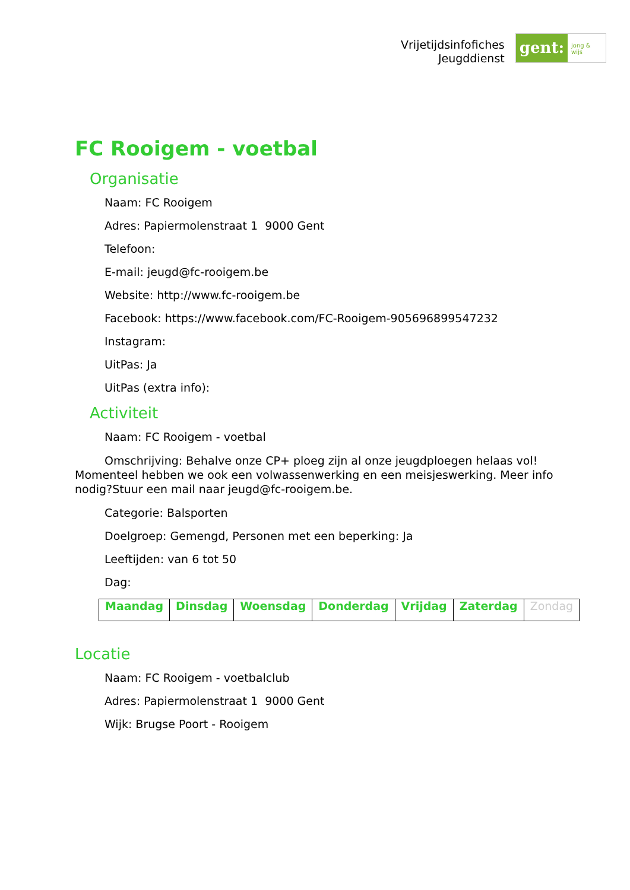Vrijetijdsinfofiches
Jeugddienst
gent:
jong & wijs
FC Rooigem - voetbal
Organisatie
Naam: FC Rooigem
Adres: Papiermolenstraat 1 9000 Gent
Telefoon:
E-mail: jeugd@fc-rooigem.be
Website: http://www.fc-rooigem.be
Facebook: https://www.facebook.com/FC-Rooigem-905696899547232
Instagram:
UitPas: Ja
UitPas (extra info):
Activiteit
Naam: FC Rooigem - voetbal
Omschrijving: Behalve onze CP+ ploeg zijn al onze jeugdploegen helaas vol! Momenteel hebben we ook een volwassenwerking en een meisjeswerking. Meer info nodig?Stuur een mail naar jeugd@fc-rooigem.be.
Categorie: Balsporten
Doelgroep: Gemengd, Personen met een beperking: Ja
Leeftijden: van 6 tot 50
Dag:
| Maandag | Dinsdag | Woensdag | Donderdag | Vrijdag | Zaterdag | Zondag |
Locatie
Naam: FC Rooigem - voetbalclub
Adres: Papiermolenstraat 1 9000 Gent
Wijk: Brugse Poort - Rooigem